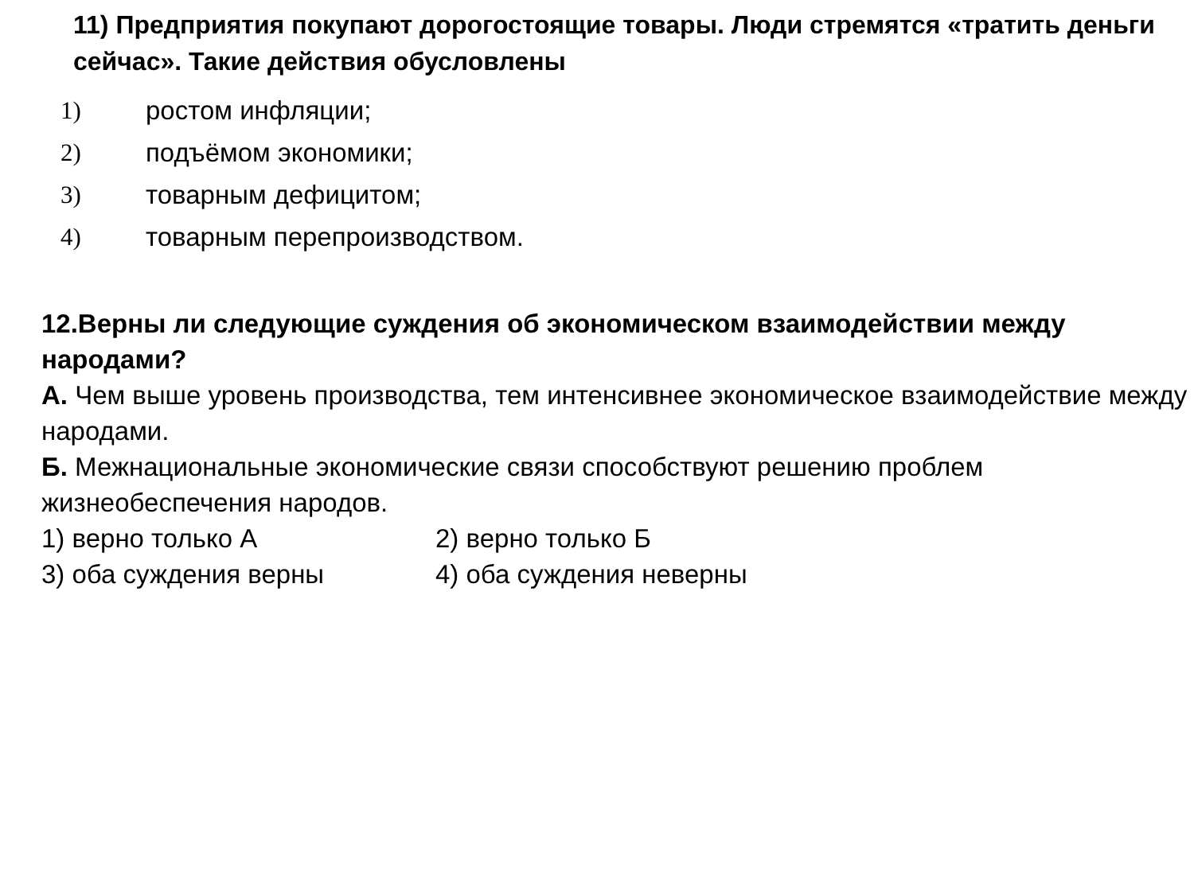11) Предприятия покупают дорогостоящие товары. Люди стремятся «тратить деньги сейчас». Такие действия обусловлены
1) ростом инфляции;
2) подъёмом экономики;
3) товарным дефицитом;
4) товарным перепроизводством.
12.Верны ли следующие суждения об экономическом взаимодействии между народами?
А. Чем выше уровень производства, тем интенсивнее экономическое взаимодействие между народами.
Б. Межнациональные экономические связи способствуют решению проблем жизнеобеспечения народов.
1) верно только А 2) верно только Б
3) оба суждения верны 4) оба суждения неверны